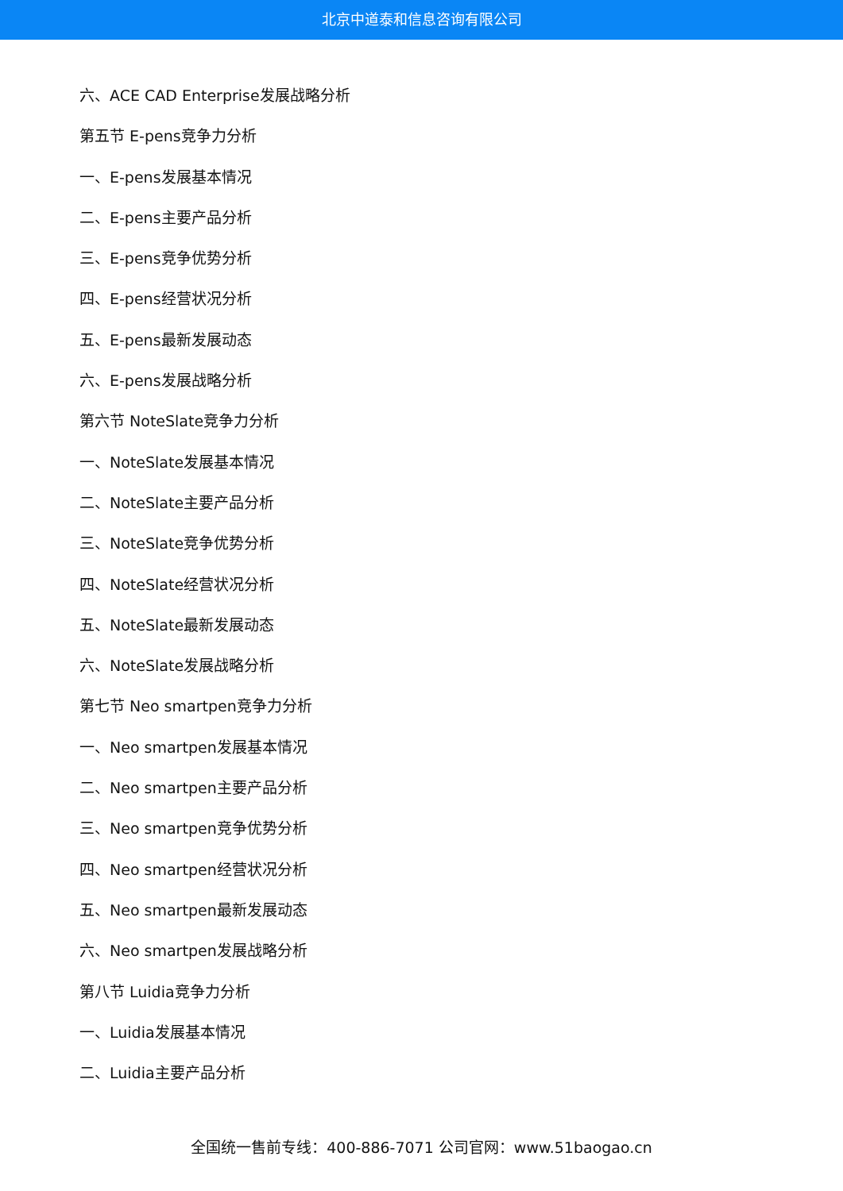北京中道泰和信息咨询有限公司
六、ACE CAD Enterprise发展战略分析
第五节 E-pens竞争力分析
一、E-pens发展基本情况
二、E-pens主要产品分析
三、E-pens竞争优势分析
四、E-pens经营状况分析
五、E-pens最新发展动态
六、E-pens发展战略分析
第六节 NoteSlate竞争力分析
一、NoteSlate发展基本情况
二、NoteSlate主要产品分析
三、NoteSlate竞争优势分析
四、NoteSlate经营状况分析
五、NoteSlate最新发展动态
六、NoteSlate发展战略分析
第七节 Neo smartpen竞争力分析
一、Neo smartpen发展基本情况
二、Neo smartpen主要产品分析
三、Neo smartpen竞争优势分析
四、Neo smartpen经营状况分析
五、Neo smartpen最新发展动态
六、Neo smartpen发展战略分析
第八节 Luidia竞争力分析
一、Luidia发展基本情况
二、Luidia主要产品分析
全国统一售前专线：400-886-7071 公司官网：www.51baogao.cn